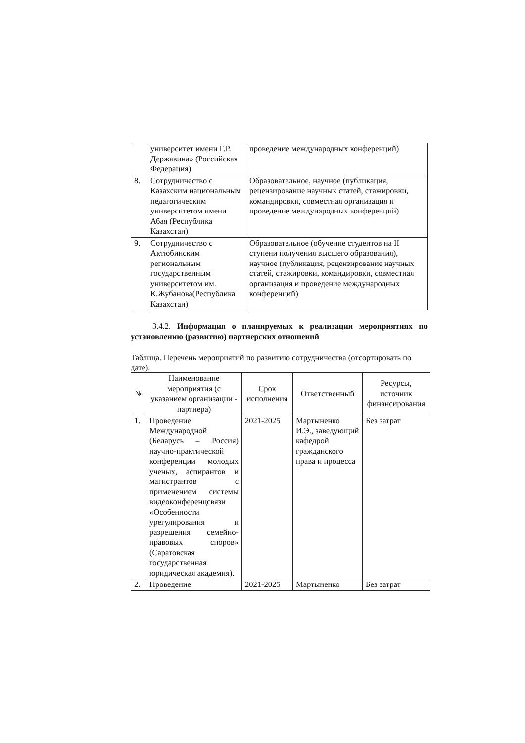| | университет имени Г.Р. Державина» (Российская Федерация) | проведение международных конференций) |
| 8. | Сотрудничество с Казахским национальным педагогическим университетом имени Абая (Республика Казахстан) | Образовательное, научное (публикация, рецензирование научных статей, стажировки, командировки, совместная организация и проведение международных конференций) |
| 9. | Сотрудничество с Актюбинским региональным государственным университетом им. К.Жубанова(Республика Казахстан) | Образовательное (обучение студентов на II ступени получения высшего образования), научное (публикация, рецензирование научных статей, стажировки, командировки, совместная организация и проведение международных конференций) |
3.4.2. Информация о планируемых к реализации мероприятиях по установлению (развитию) партнерских отношений
Таблица. Перечень мероприятий по развитию сотрудничества (отсортировать по дате).
| № | Наименование мероприятия (с указанием организации - партнера) | Срок исполнения | Ответственный | Ресурсы, источник финансирования |
| --- | --- | --- | --- | --- |
| 1. | Проведение Международной (Беларусь – Россия) научно-практической конференции молодых ученых, аспирантов и магистрантов с применением системы видеоконференцсвязи «Особенности урегулирования и разрешения семейно-правовых споров» (Саратовская государственная юридическая академия). | 2021-2025 | Мартыненко И.Э., заведующий кафедрой гражданского права и процесса | Без затрат |
| 2. | Проведение | 2021-2025 | Мартыненко | Без затрат |